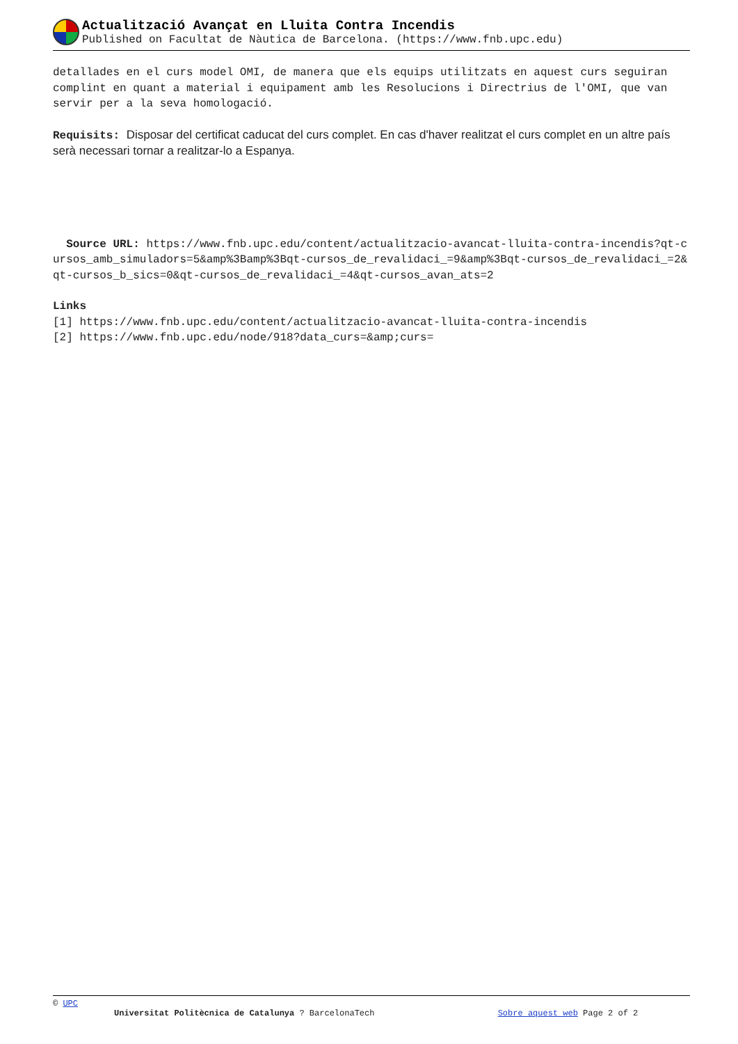Actualització Avançat en Lluita Contra Incendis
Published on Facultat de Nàutica de Barcelona. (https://www.fnb.upc.edu)
detallades en el curs model OMI, de manera que els equips utilitzats en aquest curs seguiran complint en quant a material i equipament amb les Resolucions i Directrius de l'OMI, que van servir per a la seva homologació.
Requisits: Disposar del certificat caducat del curs complet. En cas d'haver realitzat el curs complet en un altre país serà necessari tornar a realitzar-lo a Espanya.
Source URL: https://www.fnb.upc.edu/content/actualitzacio-avancat-lluita-contra-incendis?qt-cursos_amb_simuladors=5&amp%3Bamp%3Bqt-cursos_de_revalidaci_=9&amp%3Bqt-cursos_de_revalidaci_=2&qt-cursos_b_sics=0&qt-cursos_de_revalidaci_=4&qt-cursos_avan_ats=2
Links
[1] https://www.fnb.upc.edu/content/actualitzacio-avancat-lluita-contra-incendis
[2] https://www.fnb.upc.edu/node/918?data_curs=&amp;curs=
© UPC
Universitat Politècnica de Catalunya ? BarcelonaTech Sobre aquest web Page 2 of 2